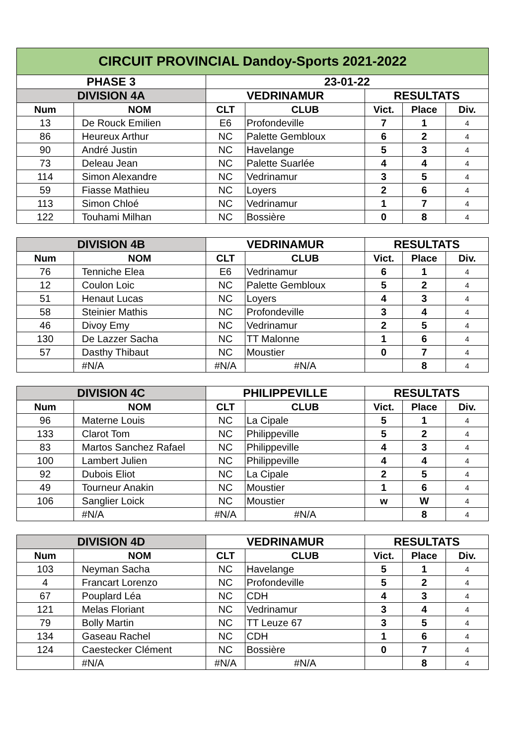| CIRCUIT PROVINCIAL Dandoy-Sports 2021-2022 | | | | | | |
| --- | --- | --- | --- | --- | --- | --- |
| PHASE 3 | | 23-01-22 | | | | |
| DIVISION 4A | | VEDRINAMUR | | RESULTATS | | |
| Num | NOM | CLT | CLUB | Vict. | Place | Div. |
| 13 | De Rouck Emilien | E6 | Profondeville | 7 | 1 | 4 |
| 86 | Heureux Arthur | NC | Palette Gembloux | 6 | 2 | 4 |
| 90 | André Justin | NC | Havelange | 5 | 3 | 4 |
| 73 | Deleau Jean | NC | Palette Suarlée | 4 | 4 | 4 |
| 114 | Simon Alexandre | NC | Vedrinamur | 3 | 5 | 4 |
| 59 | Fiasse Mathieu | NC | Loyers | 2 | 6 | 4 |
| 113 | Simon Chloé | NC | Vedrinamur | 1 | 7 | 4 |
| 122 | Touhami Milhan | NC | Bossière | 0 | 8 | 4 |
| DIVISION 4B | | VEDRINAMUR | | RESULTATS | | |
| --- | --- | --- | --- | --- | --- | --- |
| Num | NOM | CLT | CLUB | Vict. | Place | Div. |
| 76 | Tenniche Elea | E6 | Vedrinamur | 6 | 1 | 4 |
| 12 | Coulon Loic | NC | Palette Gembloux | 5 | 2 | 4 |
| 51 | Henaut Lucas | NC | Loyers | 4 | 3 | 4 |
| 58 | Steinier Mathis | NC | Profondeville | 3 | 4 | 4 |
| 46 | Divoy Emy | NC | Vedrinamur | 2 | 5 | 4 |
| 130 | De Lazzer Sacha | NC | TT Malonne | 1 | 6 | 4 |
| 57 | Dasthy Thibaut | NC | Moustier | 0 | 7 | 4 |
| | #N/A | #N/A | #N/A | | 8 | 4 |
| DIVISION 4C | | PHILIPPEVILLE | | RESULTATS | | |
| --- | --- | --- | --- | --- | --- | --- |
| Num | NOM | CLT | CLUB | Vict. | Place | Div. |
| 96 | Materne Louis | NC | La Cipale | 5 | 1 | 4 |
| 133 | Clarot Tom | NC | Philippeville | 5 | 2 | 4 |
| 83 | Martos Sanchez Rafael | NC | Philippeville | 4 | 3 | 4 |
| 100 | Lambert Julien | NC | Philippeville | 4 | 4 | 4 |
| 92 | Dubois Eliot | NC | La Cipale | 2 | 5 | 4 |
| 49 | Tourneur Anakin | NC | Moustier | 1 | 6 | 4 |
| 106 | Sanglier Loick | NC | Moustier | w | W | 4 |
| | #N/A | #N/A | #N/A | | 8 | 4 |
| DIVISION 4D | | VEDRINAMUR | | RESULTATS | | |
| --- | --- | --- | --- | --- | --- | --- |
| Num | NOM | CLT | CLUB | Vict. | Place | Div. |
| 103 | Neyman Sacha | NC | Havelange | 5 | 1 | 4 |
| 4 | Francart Lorenzo | NC | Profondeville | 5 | 2 | 4 |
| 67 | Pouplard Léa | NC | CDH | 4 | 3 | 4 |
| 121 | Melas Floriant | NC | Vedrinamur | 3 | 4 | 4 |
| 79 | Bolly Martin | NC | TT Leuze 67 | 3 | 5 | 4 |
| 134 | Gaseau Rachel | NC | CDH | 1 | 6 | 4 |
| 124 | Caestecker Clément | NC | Bossière | 0 | 7 | 4 |
| | #N/A | #N/A | #N/A | | 8 | 4 |